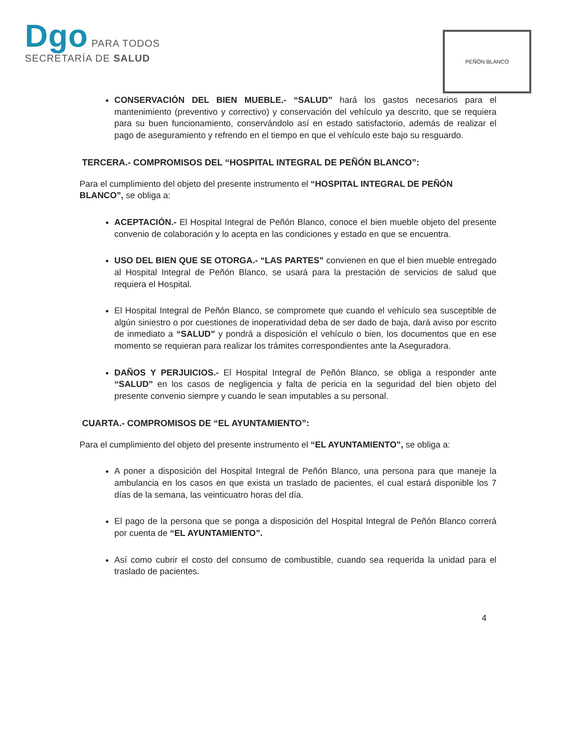Dgo PARA TODOS
SECRETARÍA DE SALUD
PEÑÓN BLANCO
CONSERVACIÓN DEL BIEN MUEBLE.- “SALUD” hará los gastos necesarios para el mantenimiento (preventivo y correctivo) y conservación del vehículo ya descrito, que se requiera para su buen funcionamiento, conservándolo así en estado satisfactorio, además de realizar el pago de aseguramiento y refrendo en el tiempo en que el vehículo este bajo su resguardo.
TERCERA.- COMPROMISOS DEL “HOSPITAL INTEGRAL DE PEÑÓN BLANCO”:
Para el cumplimiento del objeto del presente instrumento el “HOSPITAL INTEGRAL DE PEÑÓN BLANCO”, se obliga a:
ACEPTACIÓN.- El Hospital Integral de Peñón Blanco, conoce el bien mueble objeto del presente convenio de colaboración y lo acepta en las condiciones y estado en que se encuentra.
USO DEL BIEN QUE SE OTORGA.- “LAS PARTES” convienen en que el bien mueble entregado al Hospital Integral de Peñón Blanco, se usará para la prestación de servicios de salud que requiera el Hospital.
El Hospital Integral de Peñón Blanco, se compromete que cuando el vehículo sea susceptible de algún siniestro o por cuestiones de inoperatividad deba de ser dado de baja, dará aviso por escrito de inmediato a “SALUD” y pondrá a disposición el vehículo o bien, los documentos que en ese momento se requieran para realizar los trámites correspondientes ante la Aseguradora.
DAÑOS Y PERJUICIOS.- El Hospital Integral de Peñón Blanco, se obliga a responder ante “SALUD” en los casos de negligencia y falta de pericia en la seguridad del bien objeto del presente convenio siempre y cuando le sean imputables a su personal.
CUARTA.- COMPROMISOS DE “EL AYUNTAMIENTO”:
Para el cumplimiento del objeto del presente instrumento el “EL AYUNTAMIENTO”, se obliga a:
A poner a disposición del Hospital Integral de Peñón Blanco, una persona para que maneje la ambulancia en los casos en que exista un traslado de pacientes, el cual estará disponible los 7 días de la semana, las veinticuatro horas del día.
El pago de la persona que se ponga a disposición del Hospital Integral de Peñón Blanco correrá por cuenta de “EL AYUNTAMIENTO”.
Así como cubrir el costo del consumo de combustible, cuando sea requerida la unidad para el traslado de pacientes.
4